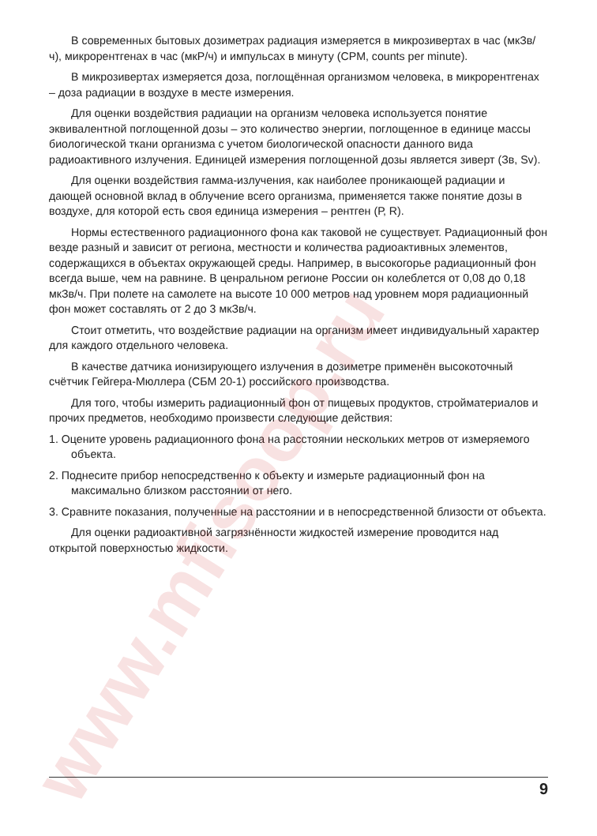www.mfisoop.ru
В современных бытовых дозиметрах радиация измеряется в микрозивертах в час (мкЗв/ч), микрорентгенах в час (мкР/ч) и импульсах в минуту (CPM, counts per minute).
В микрозивертах измеряется доза, поглощённая организмом человека, в микрорентгенах – доза радиации в воздухе в месте измерения.
Для оценки воздействия радиации на организм человека используется понятие эквивалентной поглощенной дозы – это количество энергии, поглощенное в единице массы биологической ткани организма с учетом биологической опасности данного вида радиоактивного излучения. Единицей измерения поглощенной дозы является зиверт (Зв, Sv).
Для оценки воздействия гамма-излучения, как наиболее проникающей радиации и дающей основной вклад в облучение всего организма, применяется также понятие дозы в воздухе, для которой есть своя единица измерения – рентген (Р, R).
Нормы естественного радиационного фона как таковой не существует. Радиационный фон везде разный и зависит от региона, местности и количества радиоактивных элементов, содержащихся в объектах окружающей среды. Например, в высокогорье радиационный фон всегда выше, чем на равнине. В ценральном регионе России он колеблется от 0,08 до 0,18 мкЗв/ч. При полете на самолете на высоте 10 000 метров над уровнем моря радиационный фон может составлять от 2 до 3 мкЗв/ч.
Стоит отметить, что воздействие радиации на организм имеет индивидуальный характер для каждого отдельного человека.
В качестве датчика ионизирующего излучения в дозиметре применён высокоточный счётчик Гейгера-Мюллера (СБМ 20-1) российского производства.
Для того, чтобы измерить радиационный фон от пищевых продуктов, стройматериалов и прочих предметов, необходимо произвести следующие действия:
1. Оцените уровень радиационного фона на расстоянии нескольких метров от измеряемого объекта.
2. Поднесите прибор непосредственно к объекту и измерьте радиационный фон на максимально близком расстоянии от него.
3. Сравните показания, полученные на расстоянии и в непосредственной близости от объекта.
Для оценки радиоактивной загрязнённости жидкостей измерение проводится над открытой поверхностью жидкости.
9